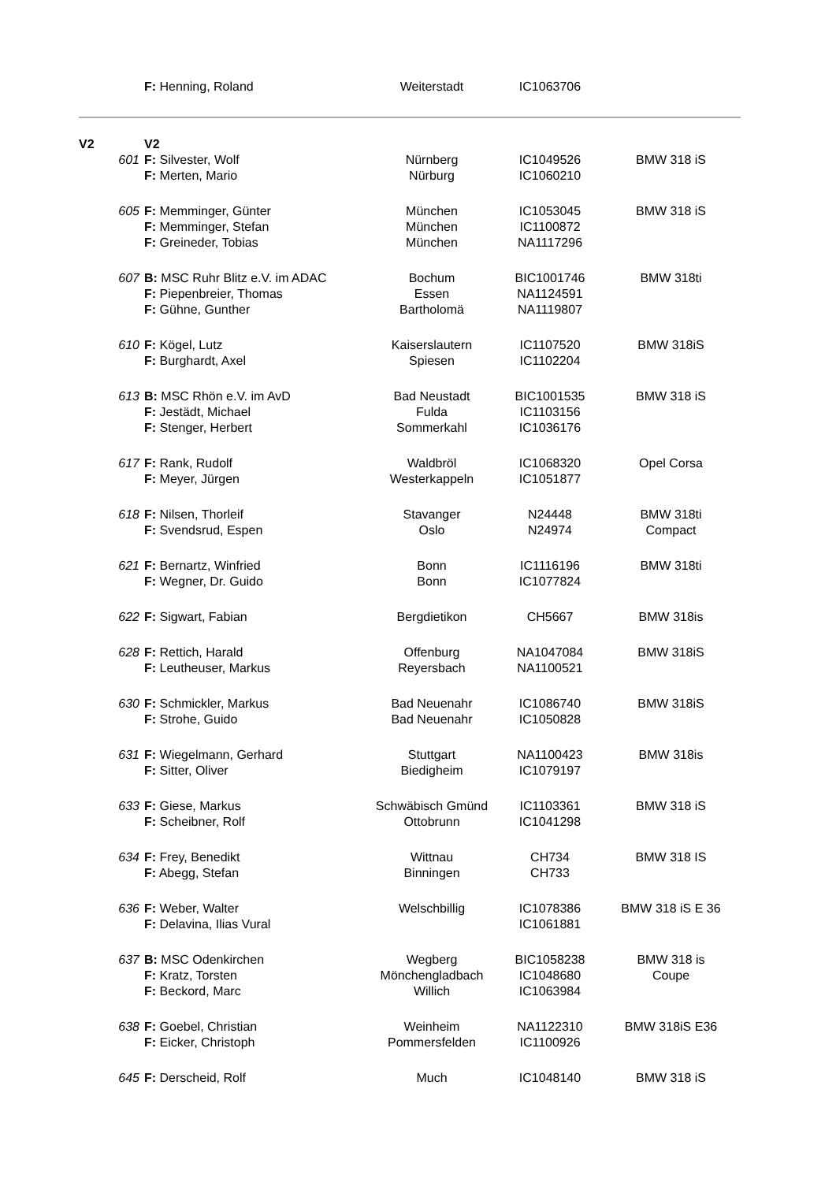| | | F: Henning, Roland | Weiterstadt | IC1063706 | |
| V2 | | V2 | | | |
| | 601 | F: Silvester, Wolf F: Merten, Mario | Nürnberg Nürburg | IC1049526 IC1060210 | BMW 318 iS |
| | 605 | F: Memminger, Günter F: Memminger, Stefan F: Greineder, Tobias | München München München | IC1053045 IC1100872 NA1117296 | BMW 318 iS |
| | 607 | B: MSC Ruhr Blitz e.V. im ADAC F: Piepenbreier, Thomas F: Gühne, Gunther | Bochum Essen Bartholomä | BIC1001746 NA1124591 NA1119807 | BMW 318ti |
| | 610 | F: Kögel, Lutz F: Burghardt, Axel | Kaiserslautern Spiesen | IC1107520 IC1102204 | BMW 318iS |
| | 613 | B: MSC Rhön e.V. im AvD F: Jestädt, Michael F: Stenger, Herbert | Bad Neustadt Fulda Sommerkahl | BIC1001535 IC1103156 IC1036176 | BMW 318 iS |
| | 617 | F: Rank, Rudolf F: Meyer, Jürgen | Waldbröl Westerkappeln | IC1068320 IC1051877 | Opel Corsa |
| | 618 | F: Nilsen, Thorleif F: Svendsrud, Espen | Stavanger Oslo | N24448 N24974 | BMW 318ti Compact |
| | 621 | F: Bernartz, Winfried F: Wegner, Dr. Guido | Bonn Bonn | IC1116196 IC1077824 | BMW 318ti |
| | 622 | F: Sigwart, Fabian | Bergdietikon | CH5667 | BMW 318is |
| | 628 | F: Rettich, Harald F: Leutheuser, Markus | Offenburg Reyersbach | NA1047084 NA1100521 | BMW 318iS |
| | 630 | F: Schmickler, Markus F: Strohe, Guido | Bad Neuenahr Bad Neuenahr | IC1086740 IC1050828 | BMW 318iS |
| | 631 | F: Wiegelmann, Gerhard F: Sitter, Oliver | Stuttgart Biedigheim | NA1100423 IC1079197 | BMW 318is |
| | 633 | F: Giese, Markus F: Scheibner, Rolf | Schwäbisch Gmünd Ottobrunn | IC1103361 IC1041298 | BMW 318 iS |
| | 634 | F: Frey, Benedikt F: Abegg, Stefan | Wittnau Binningen | CH734 CH733 | BMW 318 IS |
| | 636 | F: Weber, Walter F: Delavina, Ilias Vural | Welschbillig | IC1078386 IC1061881 | BMW 318 iS E 36 |
| | 637 | B: MSC Odenkirchen F: Kratz, Torsten F: Beckord, Marc | Wegberg Mönchengladbach Willich | BIC1058238 IC1048680 IC1063984 | BMW 318 is Coupe |
| | 638 | F: Goebel, Christian F: Eicker, Christoph | Weinheim Pommersfelden | NA1122310 IC1100926 | BMW 318iS E36 |
| | 645 | F: Derscheid, Rolf | Much | IC1048140 | BMW 318 iS |